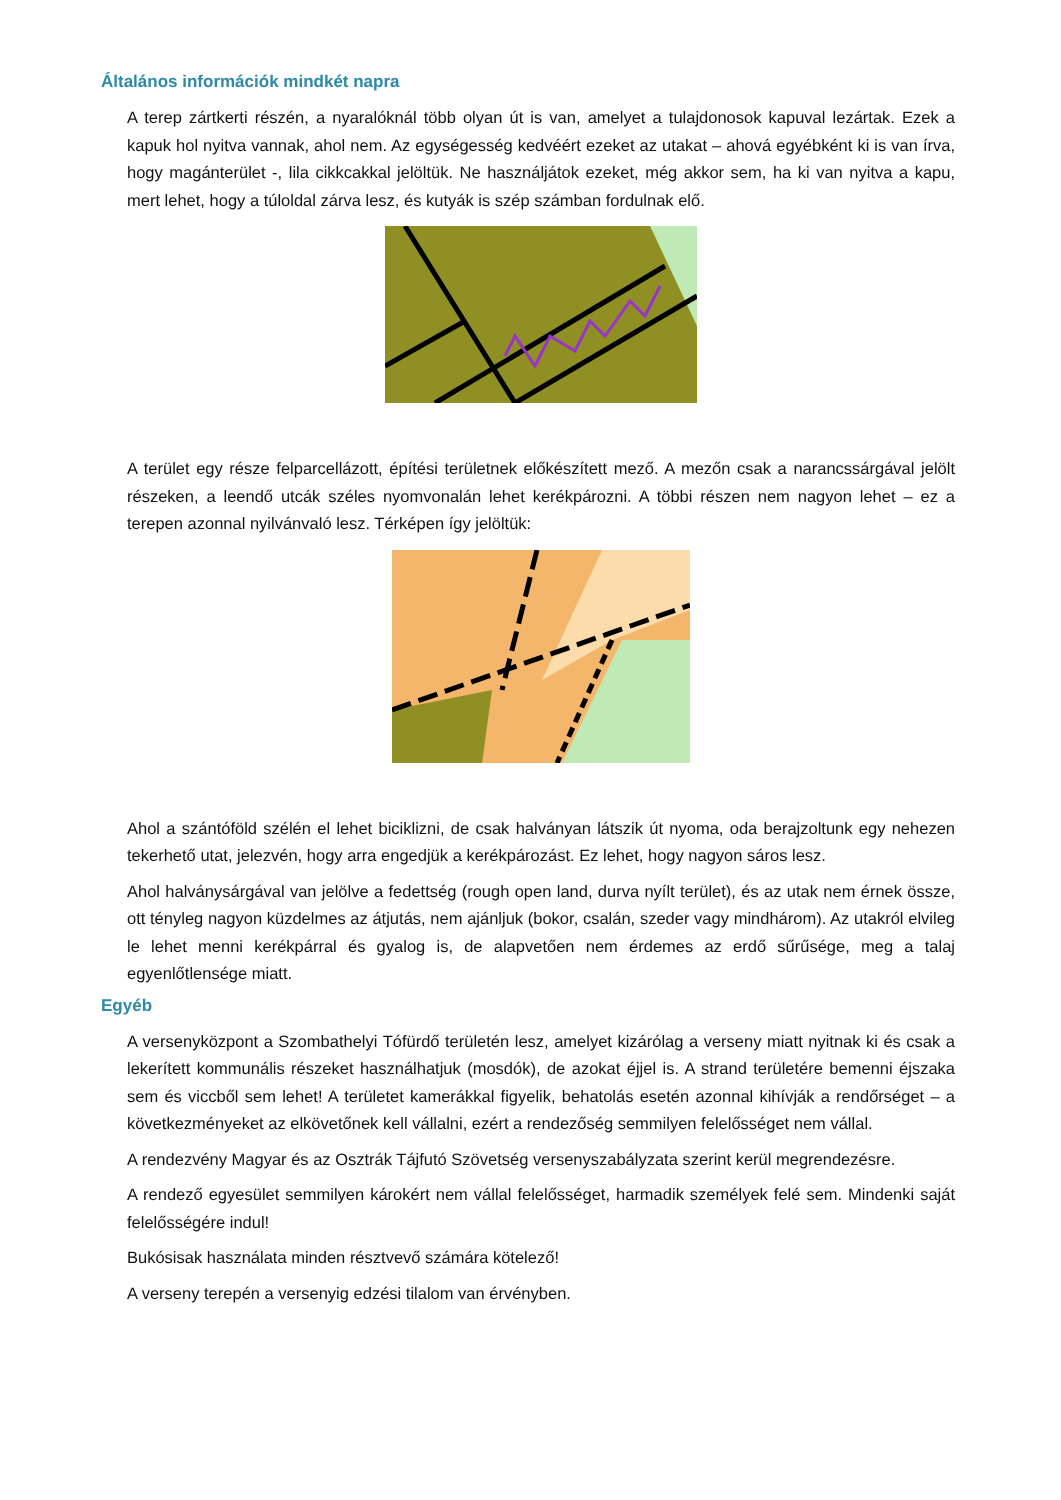Általános információk mindkét napra
A terep zártkerti részén, a nyaralóknál több olyan út is van, amelyet a tulajdonosok kapuval lezártak. Ezek a kapuk hol nyitva vannak, ahol nem. Az egységesség kedvéért ezeket az utakat – ahová egyébként ki is van írva, hogy magánterület -, lila cikkcakkal jelöltük. Ne használjátok ezeket, még akkor sem, ha ki van nyitva a kapu, mert lehet, hogy a túloldal zárva lesz, és kutyák is szép számban fordulnak elő.
A terület egy része felparcellázott, építési területnek előkészített mező. A mezőn csak a narancssárgával jelölt részeken, a leendő utcák széles nyomvonalán lehet kerékpározni. A többi részen nem nagyon lehet – ez a terepen azonnal nyilvánvaló lesz. Térképen így jelöltük:
Ahol a szántóföld szélén el lehet biciklizni, de csak halványan látszik út nyoma, oda berajzoltunk egy nehezen tekerhető utat, jelezvén, hogy arra engedjük a kerékpározást. Ez lehet, hogy nagyon sáros lesz.
Ahol halványsárgával van jelölve a fedettség (rough open land, durva nyílt terület), és az utak nem érnek össze, ott tényleg nagyon küzdelmes az átjutás, nem ajánljuk (bokor, csalán, szeder vagy mindhárom). Az utakról elvileg le lehet menni kerékpárral és gyalog is, de alapvetően nem érdemes az erdő sűrűsége, meg a talaj egyenlőtlensége miatt.
Egyéb
A versenyközpont a Szombathelyi Tófürdő területén lesz, amelyet kizárólag a verseny miatt nyitnak ki és csak a lekerített kommunális részeket használhatjuk (mosdók), de azokat éjjel is. A strand területére bemenni éjszaka sem és viccből sem lehet! A területet kamerákkal figyelik, behatolás esetén azonnal kihívják a rendőrséget – a következményeket az elkövetőnek kell vállalni, ezért a rendezőség semmilyen felelősséget nem vállal.
A rendezvény Magyar és az Osztrák Tájfutó Szövetség versenyszabályzata szerint kerül megrendezésre.
A rendező egyesület semmilyen károkért nem vállal felelősséget, harmadik személyek felé sem. Mindenki saját felelősségére indul!
Bukósisak használata minden résztvevő számára kötelező!
A verseny terepén a versenyig edzési tilalom van érvényben.